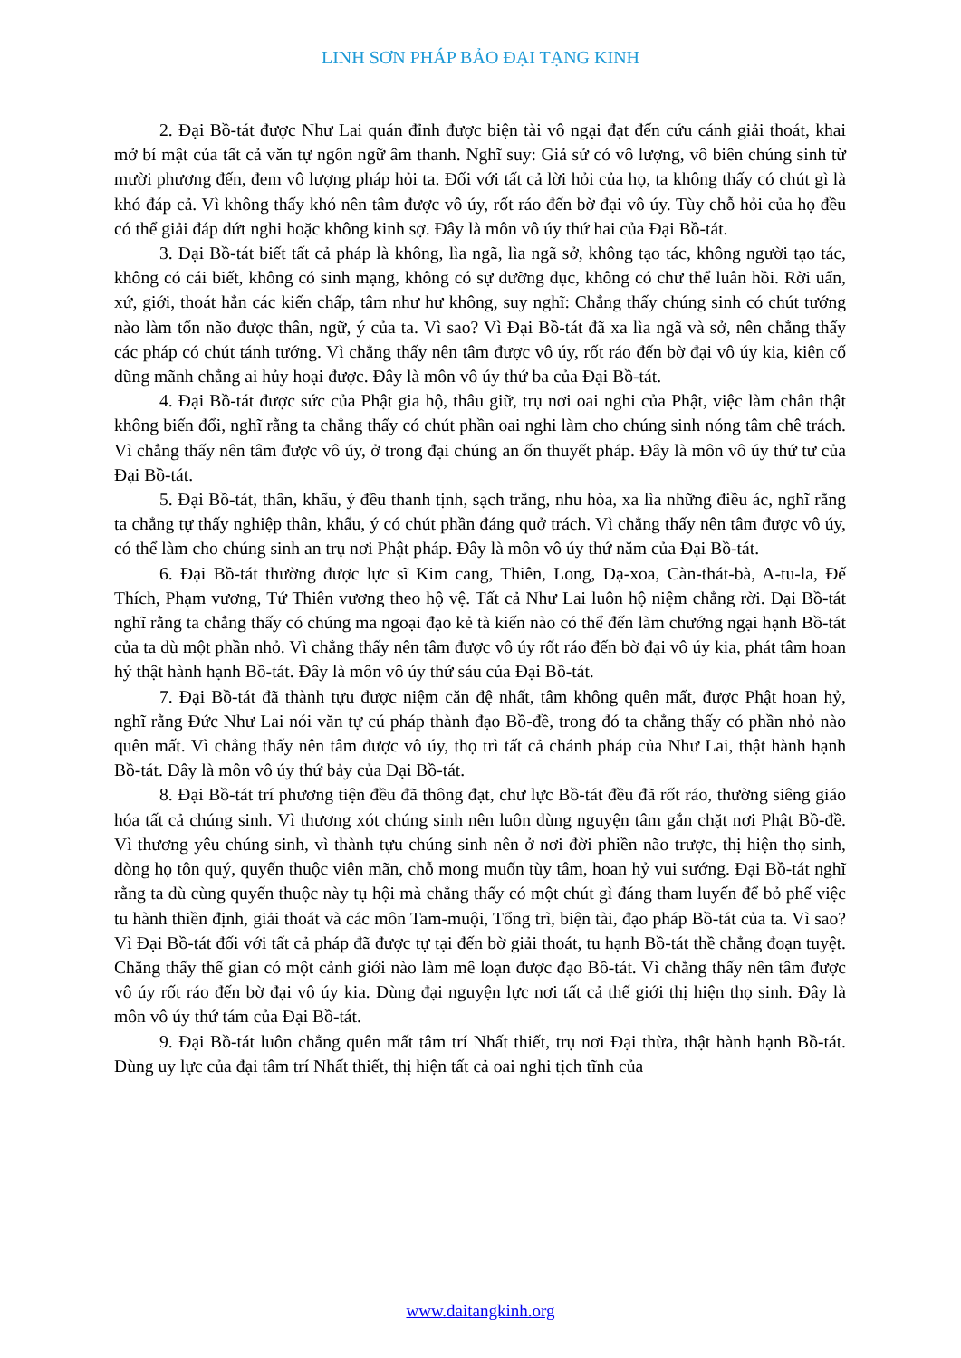LINH SƠN PHÁP BẢO ĐẠI TẠNG KINH
2. Đại Bồ-tát được Như Lai quán đỉnh được biện tài vô ngại đạt đến cứu cánh giải thoát, khai mở bí mật của tất cả văn tự ngôn ngữ âm thanh. Nghĩ suy: Giả sử có vô lượng, vô biên chúng sinh từ mười phương đến, đem vô lượng pháp hỏi ta. Đối với tất cả lời hỏi của họ, ta không thấy có chút gì là khó đáp cả. Vì không thấy khó nên tâm được vô úy, rốt ráo đến bờ đại vô úy. Tùy chỗ hỏi của họ đều có thể giải đáp dứt nghi hoặc không kinh sợ. Đây là môn vô úy thứ hai của Đại Bồ-tát.
3. Đại Bồ-tát biết tất cả pháp là không, lìa ngã, lìa ngã sở, không tạo tác, không người tạo tác, không có cái biết, không có sinh mạng, không có sự dưỡng dục, không có chư thể luân hồi. Rời uẩn, xứ, giới, thoát hẳn các kiến chấp, tâm như hư không, suy nghĩ: Chẳng thấy chúng sinh có chút tướng nào làm tổn não được thân, ngữ, ý của ta. Vì sao? Vì Đại Bồ-tát đã xa lìa ngã và sở, nên chẳng thấy các pháp có chút tánh tướng. Vì chẳng thấy nên tâm được vô úy, rốt ráo đến bờ đại vô úy kia, kiên cố dũng mãnh chẳng ai hủy hoại được. Đây là môn vô úy thứ ba của Đại Bồ-tát.
4. Đại Bồ-tát được sức của Phật gia hộ, thâu giữ, trụ nơi oai nghi của Phật, việc làm chân thật không biến đổi, nghĩ rằng ta chẳng thấy có chút phần oai nghi làm cho chúng sinh nóng tâm chê trách. Vì chẳng thấy nên tâm được vô úy, ở trong đại chúng an ổn thuyết pháp. Đây là môn vô úy thứ tư của Đại Bồ-tát.
5. Đại Bồ-tát, thân, khẩu, ý đều thanh tịnh, sạch trắng, nhu hòa, xa lìa những điều ác, nghĩ rằng ta chẳng tự thấy nghiệp thân, khẩu, ý có chút phần đáng quở trách. Vì chẳng thấy nên tâm được vô úy, có thể làm cho chúng sinh an trụ nơi Phật pháp. Đây là môn vô úy thứ năm của Đại Bồ-tát.
6. Đại Bồ-tát thường được lực sĩ Kim cang, Thiên, Long, Dạ-xoa, Càn-thát-bà, A-tu-la, Đế Thích, Phạm vương, Tứ Thiên vương theo hộ vệ. Tất cả Như Lai luôn hộ niệm chẳng rời. Đại Bồ-tát nghĩ rằng ta chẳng thấy có chúng ma ngoại đạo kẻ tà kiến nào có thể đến làm chướng ngại hạnh Bồ-tát của ta dù một phần nhỏ. Vì chẳng thấy nên tâm được vô úy rốt ráo đến bờ đại vô úy kia, phát tâm hoan hỷ thật hành hạnh Bồ-tát. Đây là môn vô úy thứ sáu của Đại Bồ-tát.
7. Đại Bồ-tát đã thành tựu được niệm căn đệ nhất, tâm không quên mất, được Phật hoan hỷ, nghĩ rằng Đức Như Lai nói văn tự cú pháp thành đạo Bồ-đề, trong đó ta chẳng thấy có phần nhỏ nào quên mất. Vì chẳng thấy nên tâm được vô úy, thọ trì tất cả chánh pháp của Như Lai, thật hành hạnh Bồ-tát. Đây là môn vô úy thứ bảy của Đại Bồ-tát.
8. Đại Bồ-tát trí phương tiện đều đã thông đạt, chư lực Bồ-tát đều đã rốt ráo, thường siêng giáo hóa tất cả chúng sinh. Vì thương xót chúng sinh nên luôn dùng nguyện tâm gắn chặt nơi Phật Bồ-đề. Vì thương yêu chúng sinh, vì thành tựu chúng sinh nên ở nơi đời phiền não trược, thị hiện thọ sinh, dòng họ tôn quý, quyến thuộc viên mãn, chỗ mong muốn tùy tâm, hoan hỷ vui sướng. Đại Bồ-tát nghĩ rằng ta dù cùng quyến thuộc này tụ hội mà chẳng thấy có một chút gì đáng tham luyến để bỏ phế việc tu hành thiền định, giải thoát và các môn Tam-muội, Tổng trì, biện tài, đạo pháp Bồ-tát của ta. Vì sao? Vì Đại Bồ-tát đối với tất cả pháp đã được tự tại đến bờ giải thoát, tu hạnh Bồ-tát thề chẳng đoạn tuyệt. Chẳng thấy thế gian có một cảnh giới nào làm mê loạn được đạo Bồ-tát. Vì chẳng thấy nên tâm được vô úy rốt ráo đến bờ đại vô úy kia. Dùng đại nguyện lực nơi tất cả thế giới thị hiện thọ sinh. Đây là môn vô úy thứ tám của Đại Bồ-tát.
9. Đại Bồ-tát luôn chẳng quên mất tâm trí Nhất thiết, trụ nơi Đại thừa, thật hành hạnh Bồ-tát. Dùng uy lực của đại tâm trí Nhất thiết, thị hiện tất cả oai nghi tịch tĩnh của
www.daitangkinh.org